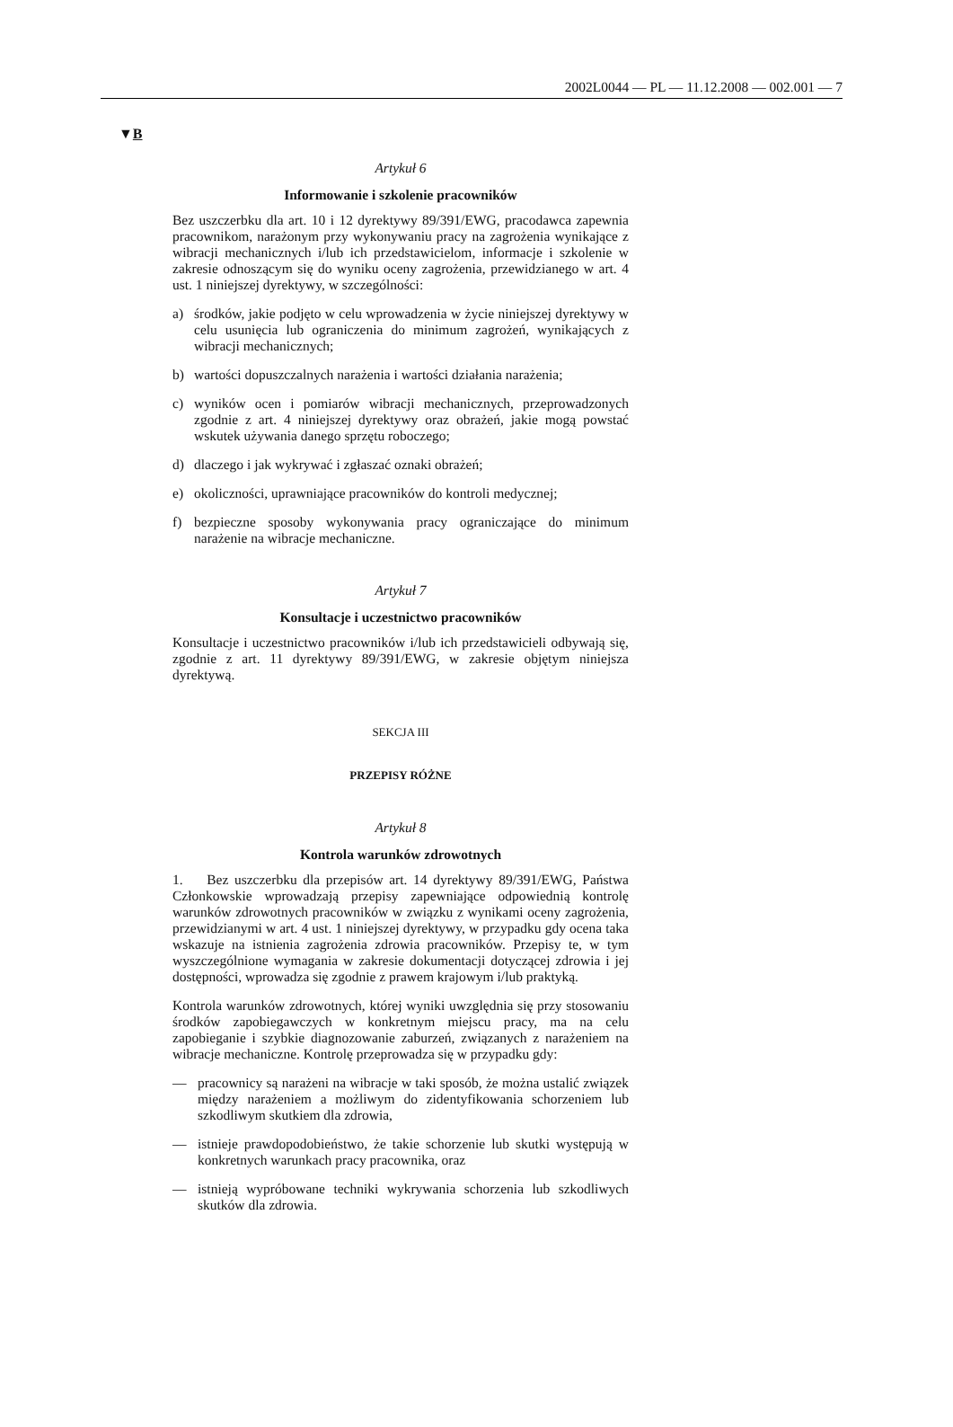2002L0044 — PL — 11.12.2008 — 002.001 — 7
▼B
Artykuł 6
Informowanie i szkolenie pracowników
Bez uszczerbku dla art. 10 i 12 dyrektywy 89/391/EWG, pracodawca zapewnia pracownikom, narażonym przy wykonywaniu pracy na zagrożenia wynikające z wibracji mechanicznych i/lub ich przedstawicielom, informacje i szkolenie w zakresie odnoszącym się do wyniku oceny zagrożenia, przewidzianego w art. 4 ust. 1 niniejszej dyrektywy, w szczególności:
a) środków, jakie podjęto w celu wprowadzenia w życie niniejszej dyrektywy w celu usunięcia lub ograniczenia do minimum zagrożeń, wynikających z wibracji mechanicznych;
b) wartości dopuszczalnych narażenia i wartości działania narażenia;
c) wyników ocen i pomiarów wibracji mechanicznych, przeprowadzonych zgodnie z art. 4 niniejszej dyrektywy oraz obrażeń, jakie mogą powstać wskutek używania danego sprzętu roboczego;
d) dlaczego i jak wykrywać i zgłaszać oznaki obrażeń;
e) okoliczności, uprawniające pracowników do kontroli medycznej;
f) bezpieczne sposoby wykonywania pracy ograniczające do minimum narażenie na wibracje mechaniczne.
Artykuł 7
Konsultacje i uczestnictwo pracowników
Konsultacje i uczestnictwo pracowników i/lub ich przedstawicieli odbywają się, zgodnie z art. 11 dyrektywy 89/391/EWG, w zakresie objętym niniejsza dyrektywą.
SEKCJA III
PRZEPISY RÓŻNE
Artykuł 8
Kontrola warunków zdrowotnych
1. Bez uszczerbku dla przepisów art. 14 dyrektywy 89/391/EWG, Państwa Członkowskie wprowadzają przepisy zapewniające odpowiednią kontrolę warunków zdrowotnych pracowników w związku z wynikami oceny zagrożenia, przewidzianymi w art. 4 ust. 1 niniejszej dyrektywy, w przypadku gdy ocena taka wskazuje na istnienia zagrożenia zdrowia pracowników. Przepisy te, w tym wyszczególnione wymagania w zakresie dokumentacji dotyczącej zdrowia i jej dostępności, wprowadza się zgodnie z prawem krajowym i/lub praktyką.
Kontrola warunków zdrowotnych, której wyniki uwzględnia się przy stosowaniu środków zapobiegawczych w konkretnym miejscu pracy, ma na celu zapobieganie i szybkie diagnozowanie zaburzeń, związanych z narażeniem na wibracje mechaniczne. Kontrolę przeprowadza się w przypadku gdy:
— pracownicy są narażeni na wibracje w taki sposób, że można ustalić związek między narażeniem a możliwym do zidentyfikowania schorzeniem lub szkodliwym skutkiem dla zdrowia,
— istnieje prawdopodobieństwo, że takie schorzenie lub skutki występują w konkretnych warunkach pracy pracownika, oraz
— istnieją wypróbowane techniki wykrywania schorzenia lub szkodliwych skutków dla zdrowia.